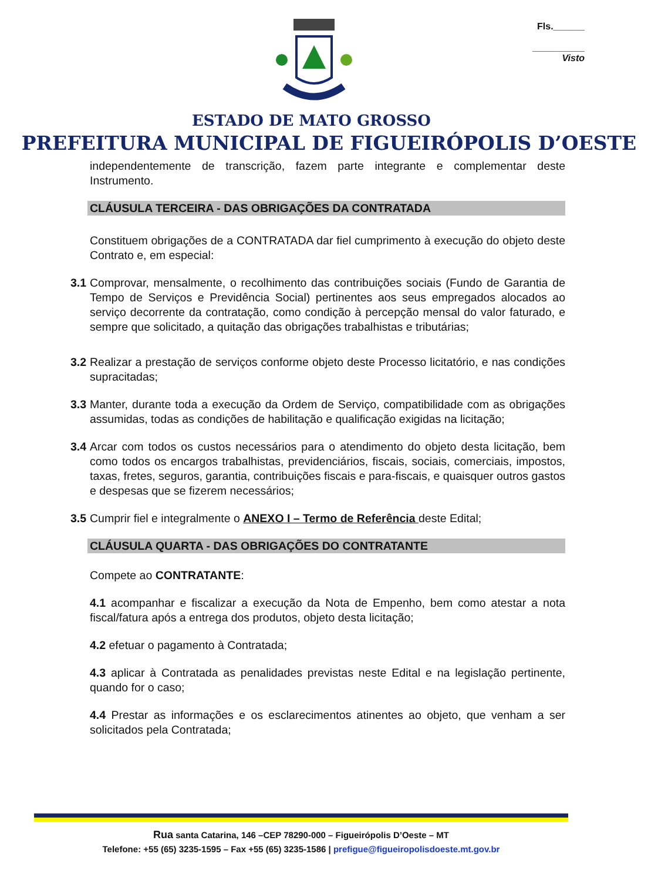Fls.______
__________
Visto
ESTADO DE MATO GROSSO
PREFEITURA MUNICIPAL DE FIGUEIRÓPOLIS D’OESTE
independentemente de transcrição, fazem parte integrante e complementar deste Instrumento.
CLÁUSULA TERCEIRA - DAS OBRIGAÇÕES DA CONTRATADA
Constituem obrigações de a CONTRATADA dar fiel cumprimento à execução do objeto deste Contrato e, em especial:
3.1 Comprovar, mensalmente, o recolhimento das contribuições sociais (Fundo de Garantia de Tempo de Serviços e Previdência Social) pertinentes aos seus empregados alocados ao serviço decorrente da contratação, como condição à percepção mensal do valor faturado, e sempre que solicitado, a quitação das obrigações trabalhistas e tributárias;
3.2 Realizar a prestação de serviços conforme objeto deste Processo licitatório, e nas condições supracitadas;
3.3 Manter, durante toda a execução da Ordem de Serviço, compatibilidade com as obrigações assumidas, todas as condições de habilitação e qualificação exigidas na licitação;
3.4 Arcar com todos os custos necessários para o atendimento do objeto desta licitação, bem como todos os encargos trabalhistas, previdenciários, fiscais, sociais, comerciais, impostos, taxas, fretes, seguros, garantia, contribuições fiscais e para-fiscais, e quaisquer outros gastos e despesas que se fizerem necessários;
3.5 Cumprir fiel e integralmente o ANEXO I – Termo de Referência deste Edital;
CLÁUSULA QUARTA - DAS OBRIGAÇÕES DO CONTRATANTE
Compete ao CONTRATANTE:
4.1 acompanhar e fiscalizar a execução da Nota de Empenho, bem como atestar a nota fiscal/fatura após a entrega dos produtos, objeto desta licitação;
4.2 efetuar o pagamento à Contratada;
4.3 aplicar à Contratada as penalidades previstas neste Edital e na legislação pertinente, quando for o caso;
4.4 Prestar as informações e os esclarecimentos atinentes ao objeto, que venham a ser solicitados pela Contratada;
Rua santa Catarina, 146 –CEP 78290-000 – Figueirópolis D’Oeste – MT
Telefone: +55 (65) 3235-1595 – Fax +55 (65) 3235-1586 | prefigue@figueiropolisdoeste.mt.gov.br